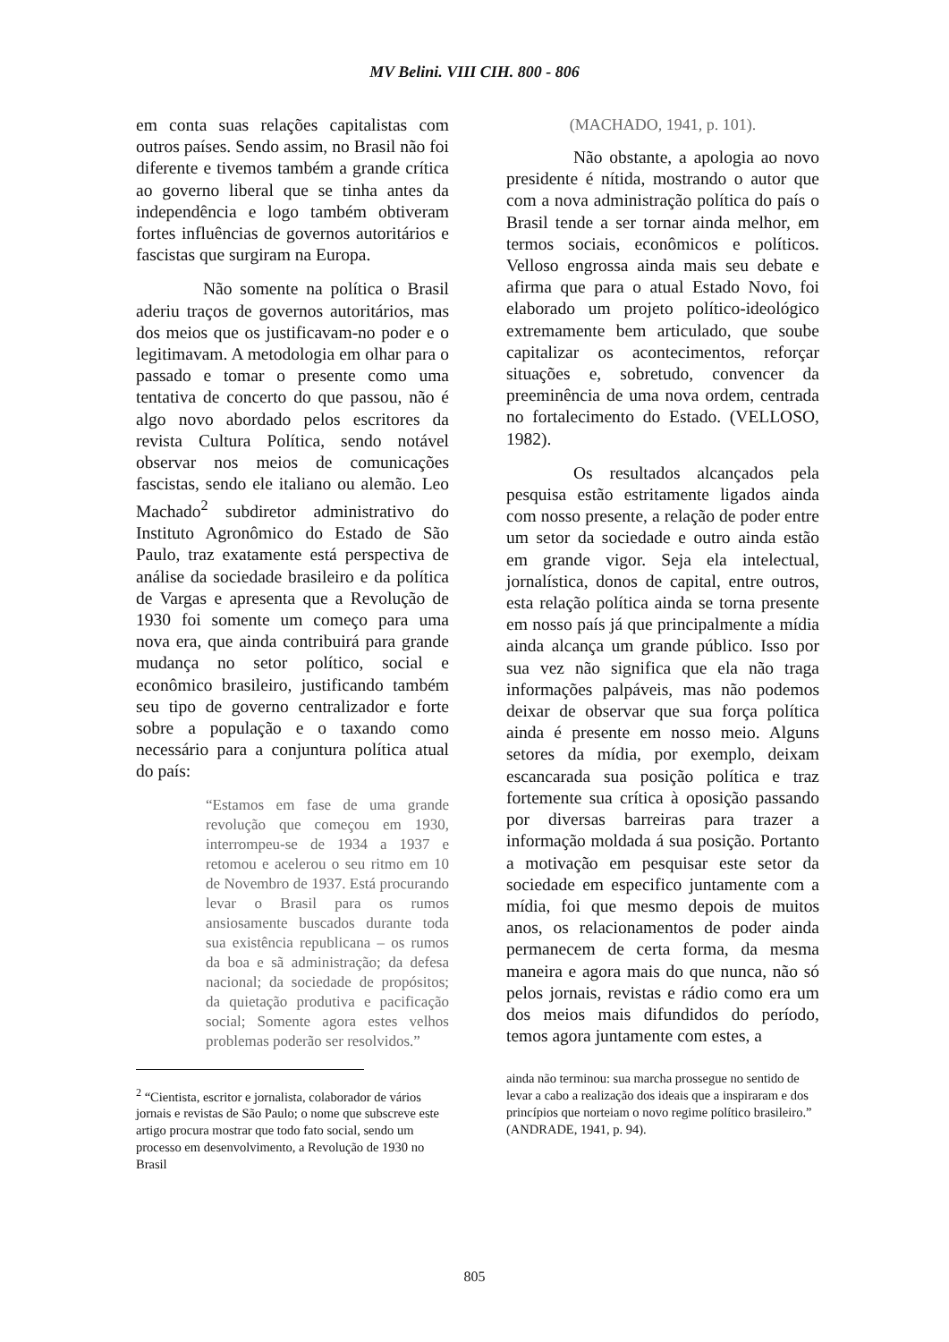MV Belini. VIII CIH. 800 - 806
em conta suas relações capitalistas com outros países. Sendo assim, no Brasil não foi diferente e tivemos também a grande crítica ao governo liberal que se tinha antes da independência e logo também obtiveram fortes influências de governos autoritários e fascistas que surgiram na Europa.
Não somente na política o Brasil aderiu traços de governos autoritários, mas dos meios que os justificavam-no poder e o legitimavam. A metodologia em olhar para o passado e tomar o presente como uma tentativa de concerto do que passou, não é algo novo abordado pelos escritores da revista Cultura Política, sendo notável observar nos meios de comunicações fascistas, sendo ele italiano ou alemão. Leo Machado<sup>2</sup> subdiretor administrativo do Instituto Agronômico do Estado de São Paulo, traz exatamente está perspectiva de análise da sociedade brasileiro e da política de Vargas e apresenta que a Revolução de 1930 foi somente um começo para uma nova era, que ainda contribuirá para grande mudança no setor político, social e econômico brasileiro, justificando também seu tipo de governo centralizador e forte sobre a população e o taxando como necessário para a conjuntura política atual do país:
“Estamos em fase de uma grande revolução que começou em 1930, interrompeu-se de 1934 a 1937 e retomou e acelerou o seu ritmo em 10 de Novembro de 1937. Está procurando levar o Brasil para os rumos ansiosamente buscados durante toda sua existência republicana – os rumos da boa e sã administração; da defesa nacional; da sociedade de propósitos; da quietação produtiva e pacificação social; Somente agora estes velhos problemas poderão ser resolvidos.”
<sup>2</sup> “Cientista, escritor e jornalista, colaborador de vários jornais e revistas de São Paulo; o nome que subscreve este artigo procura mostrar que todo fato social, sendo um processo em desenvolvimento, a Revolução de 1930 no Brasil
(MACHADO, 1941, p. 101).
Não obstante, a apologia ao novo presidente é nítida, mostrando o autor que com a nova administração política do país o Brasil tende a ser tornar ainda melhor, em termos sociais, econômicos e políticos. Velloso engrossa ainda mais seu debate e afirma que para o atual Estado Novo, foi elaborado um projeto político-ideológico extremamente bem articulado, que soube capitalizar os acontecimentos, reforçar situações e, sobretudo, convencer da preeminência de uma nova ordem, centrada no fortalecimento do Estado. (VELLOSO, 1982).
Os resultados alcançados pela pesquisa estão estritamente ligados ainda com nosso presente, a relação de poder entre um setor da sociedade e outro ainda estão em grande vigor. Seja ela intelectual, jornalística, donos de capital, entre outros, esta relação política ainda se torna presente em nosso país já que principalmente a mídia ainda alcança um grande público. Isso por sua vez não significa que ela não traga informações palpáveis, mas não podemos deixar de observar que sua força política ainda é presente em nosso meio. Alguns setores da mídia, por exemplo, deixam escancarada sua posição política e traz fortemente sua crítica à oposição passando por diversas barreiras para trazer a informação moldada á sua posição. Portanto a motivação em pesquisar este setor da sociedade em especifico juntamente com a mídia, foi que mesmo depois de muitos anos, os relacionamentos de poder ainda permanecem de certa forma, da mesma maneira e agora mais do que nunca, não só pelos jornais, revistas e rádio como era um dos meios mais difundidos do período, temos agora juntamente com estes, a
ainda não terminou: sua marcha prossegue no sentido de levar a cabo a realização dos ideais que a inspiraram e dos princípios que norteiam o novo regime político brasileiro.” (ANDRADE, 1941, p. 94).
805